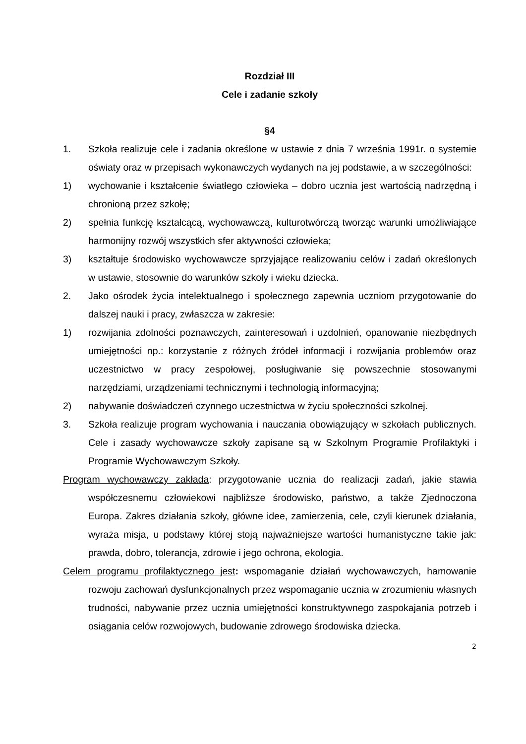Rozdział III
Cele i zadanie szkoły
§4
1. Szkoła realizuje cele i zadania określone w ustawie z dnia 7 września 1991r. o systemie oświaty oraz w przepisach wykonawczych wydanych na jej podstawie, a w szczególności:
1) wychowanie i kształcenie światłego człowieka – dobro ucznia jest wartością nadrzędną i chronioną przez szkołę;
2) spełnia funkcję kształcącą, wychowawczą, kulturotwórczą tworząc warunki umożliwiające harmonijny rozwój wszystkich sfer aktywności człowieka;
3) kształtuje środowisko wychowawcze sprzyjające realizowaniu celów i zadań określonych w ustawie, stosownie do warunków szkoły i wieku dziecka.
2. Jako ośrodek życia intelektualnego i społecznego zapewnia uczniom przygotowanie do dalszej nauki i pracy, zwłaszcza w zakresie:
1) rozwijania zdolności poznawczych, zainteresowań i uzdolnień, opanowanie niezbędnych umiejętności np.: korzystanie z różnych źródeł informacji i rozwijania problemów oraz uczestnictwo w pracy zespołowej, posługiwanie się powszechnie stosowanymi narzędziami, urządzeniami technicznymi i technologią informacyjną;
2) nabywanie doświadczeń czynnego uczestnictwa w życiu społeczności szkolnej.
3. Szkoła realizuje program wychowania i nauczania obowiązujący w szkołach publicznych. Cele i zasady wychowawcze szkoły zapisane są w Szkolnym Programie Profilaktyki i Programie Wychowawczym Szkoły.
Program wychowawczy zakłada: przygotowanie ucznia do realizacji zadań, jakie stawia współczesnemu człowiekowi najbliższe środowisko, państwo, a także Zjednoczona Europa. Zakres działania szkoły, główne idee, zamierzenia, cele, czyli kierunek działania, wyraża misja, u podstawy której stoją najważniejsze wartości humanistyczne takie jak: prawda, dobro, tolerancja, zdrowie i jego ochrona, ekologia.
Celem programu profilaktycznego jest: wspomaganie działań wychowawczych, hamowanie rozwoju zachowań dysfunkcjonalnych przez wspomaganie ucznia w zrozumieniu własnych trudności, nabywanie przez ucznia umiejętności konstruktywnego zaspokajania potrzeb i osiągania celów rozwojowych, budowanie zdrowego środowiska dziecka.
2